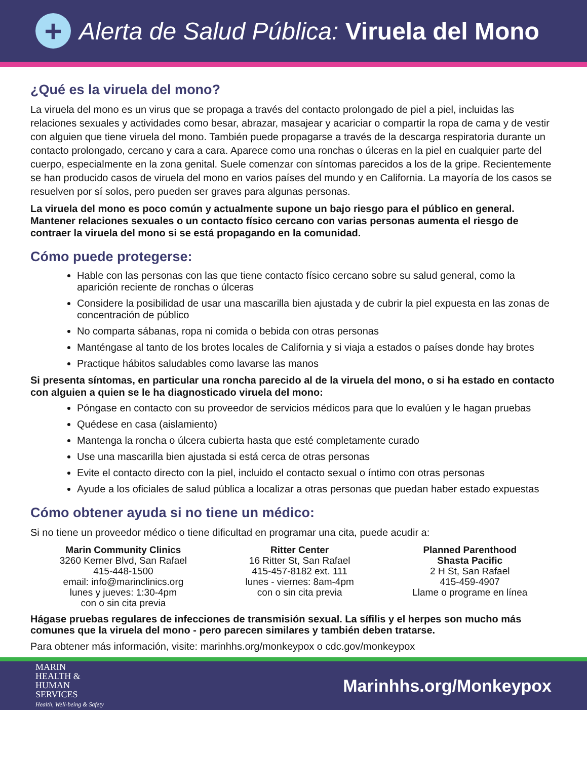+
Alerta de Salud Pública: Viruela del Mono
¿Qué es la viruela del mono?
La viruela del mono es un virus que se propaga a través del contacto prolongado de piel a piel, incluidas las relaciones sexuales y actividades como besar, abrazar, masajear y acariciar o compartir la ropa de cama y de vestir con alguien que tiene viruela del mono. También puede propagarse a través de la descarga respiratoria durante un contacto prolongado, cercano y cara a cara. Aparece como una ronchas o úlceras en la piel en cualquier parte del cuerpo, especialmente en la zona genital. Suele comenzar con síntomas parecidos a los de la gripe. Recientemente se han producido casos de viruela del mono en varios países del mundo y en California. La mayoría de los casos se resuelven por sí solos, pero pueden ser graves para algunas personas.
La viruela del mono es poco común y actualmente supone un bajo riesgo para el público en general. Mantener relaciones sexuales o un contacto físico cercano con varias personas aumenta el riesgo de contraer la viruela del mono si se está propagando en la comunidad.
Cómo puede protegerse:
Hable con las personas con las que tiene contacto físico cercano sobre su salud general, como la aparición reciente de ronchas o úlceras
Considere la posibilidad de usar una mascarilla bien ajustada y de cubrir la piel expuesta en las zonas de concentración de público
No comparta sábanas, ropa ni comida o bebida con otras personas
Manténgase al tanto de los brotes locales de California y si viaja a estados o países donde hay brotes
Practique hábitos saludables como lavarse las manos
Si presenta síntomas, en particular una roncha parecido al de la viruela del mono, o si ha estado en contacto con alguien a quien se le ha diagnosticado viruela del mono:
Póngase en contacto con su proveedor de servicios médicos para que lo evalúen y le hagan pruebas
Quédese en casa (aislamiento)
Mantenga la roncha o úlcera cubierta hasta que esté completamente curado
Use una mascarilla bien ajustada si está cerca de otras personas
Evite el contacto directo con la piel, incluido el contacto sexual o íntimo con otras personas
Ayude a los oficiales de salud pública a localizar a otras personas que puedan haber estado expuestas
Cómo obtener ayuda si no tiene un médico:
Si no tiene un proveedor médico o tiene dificultad en programar una cita, puede acudir a:
Marin Community Clinics
3260 Kerner Blvd, San Rafael
415-448-1500
email: info@marinclinics.org
lunes y jueves: 1:30-4pm
con o sin cita previa
Ritter Center
16 Ritter St, San Rafael
415-457-8182 ext. 111
lunes - viernes: 8am-4pm
con o sin cita previa
Planned Parenthood
Shasta Pacific
2 H St, San Rafael
415-459-4907
Llame o programe en línea
Hágase pruebas regulares de infecciones de transmisión sexual. La sífilis y el herpes son mucho más comunes que la viruela del mono - pero parecen similares y también deben tratarse.
Para obtener más información, visite: marinhhs.org/monkeypox o cdc.gov/monkeypox
MARIN
HEALTH &
HUMAN
SERVICES
Health, Well-being & Safety
Marinhhs.org/Monkeypox